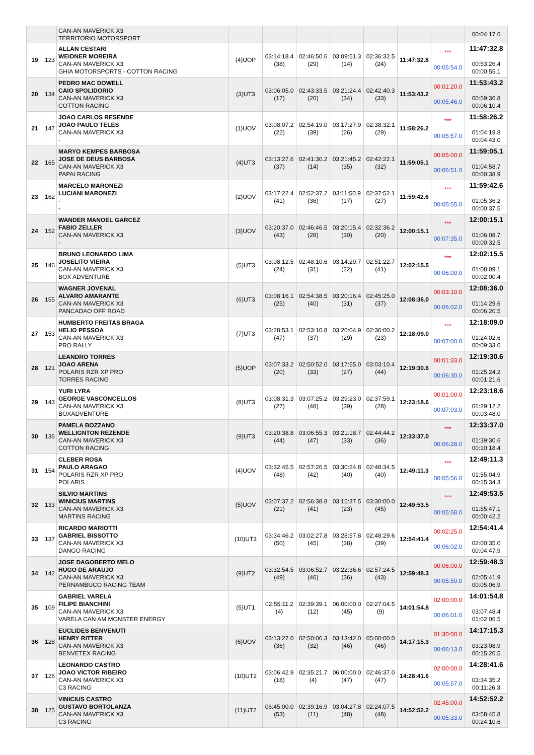| | | CAN-AN MAVERICK X3 TERRITORIO MOTORSPORT | | | | | | | | 00:04:17.6 |
| 19 | 123 | ALLAN CESTARI WEIDNER MOREIRA CAN-AN MAVERICK X3 GHIA MOTORSPORTS - COTTON RACING | (4)UOP | 03:14:18.4 (38) | 02:46:50.6 (29) | 03:09:51.3 (14) | 02:36:32.5 (24) | 11:47:32.8 | *** 00:05:54.0 | 11:47:32.8 00:53:26.4 00:00:55.1 |
| 20 | 134 | PEDRO MAC DOWELL CAIO SPOLIDORIO CAN-AN MAVERICK X3 COTTON RACING | (3)UT3 | 03:06:05.0 (17) | 02:43:33.5 (20) | 03:21:24.4 (34) | 02:42:40.3 (33) | 11:53:43.2 | 00:01:20.0 00:05:46.0 | 11:53:43.2 00:59:36.8 00:06:10.4 |
| 21 | 147 | JOAO CARLOS RESENDE JOAO PAULO TELES CAN-AN MAVERICK X3 - | (1)UOV | 03:08:07.2 (22) | 02:54:19.0 (39) | 03:17:27.9 (26) | 02:38:32.1 (29) | 11:58:26.2 | *** 00:05:57.0 | 11:58:26.2 01:04:19.8 00:04:43.0 |
| 22 | 165 | MARYO KEMPES BARBOSA JOSE DE DEUS BARBOSA CAN-AN MAVERICK X3 PAPAI RACING | (4)UT3 | 03:13:27.6 (37) | 02:41:30.2 (14) | 03:21:45.2 (35) | 02:42:22.1 (32) | 11:59:05.1 | 00:05:00.0 00:06:51.0 | 11:59:05.1 01:04:58.7 00:00:38.9 |
| 23 | 162 | MARCELO MARONEZI LUCIANI MARONEZI - - | (2)UOV | 03:17:22.4 (41) | 02:52:37.2 (36) | 03:11:50.9 (17) | 02:37:52.1 (27) | 11:59:42.6 | *** 00:05:55.0 | 11:59:42.6 01:05:36.2 00:00:37.5 |
| 24 | 152 | WANDER MANOEL GARCEZ FABIO ZELLER CAN-AN MAVERICK X3 - | (3)UOV | 03:20:37.0 (43) | 02:46:46.5 (28) | 03:20:15.4 (30) | 02:32:36.2 (20) | 12:00:15.1 | *** 00:07:35.0 | 12:00:15.1 01:06:08.7 00:00:32.5 |
| 25 | 146 | BRUNO LEONARDO LIMA JOSELITO VIEIRA CAN-AN MAVERICK X3 BOX ADVENTURE | (5)UT3 | 03:08:12.5 (24) | 02:48:10.6 (31) | 03:14:29.7 (22) | 02:51:22.7 (41) | 12:02:15.5 | *** 00:06:00.0 | 12:02:15.5 01:08:09.1 00:02:00.4 |
| 26 | 155 | WAGNER JOVENAL ALVARO AMARANTE CAN-AN MAVERICK X3 PANCADAO OFF ROAD | (6)UT3 | 03:08:16.1 (25) | 02:54:38.5 (40) | 03:20:16.4 (31) | 02:45:25.0 (37) | 12:08:36.0 | 00:03:10.0 00:06:02.0 | 12:08:36.0 01:14:29.6 00:06:20.5 |
| 27 | 153 | HUMBERTO FREITAS BRAGA HELIO PESSOA CAN-AN MAVERICK X3 PRO RALLY | (7)UT3 | 03:28:53.1 (47) | 02:53:10.8 (37) | 03:20:04.9 (29) | 02:36:00.2 (23) | 12:18:09.0 | *** 00:07:00.0 | 12:18:09.0 01:24:02.6 00:09:33.0 |
| 28 | 121 | LEANDRO TORRES JOAO ARENA POLARIS RZR XP PRO TORRES RACING | (5)UOP | 03:07:33.2 (20) | 02:50:52.0 (33) | 03:17:55.0 (27) | 03:03:10.4 (44) | 12:19:30.6 | 00:01:33.0 00:06:30.0 | 12:19:30.6 01:25:24.2 00:01:21.6 |
| 29 | 143 | YURI LYRA GEORGE VASCONCELLOS CAN-AN MAVERICK X3 BOXADVENTURE | (8)UT3 | 03:08:31.3 (27) | 03:07:25.2 (48) | 03:29:23.0 (39) | 02:37:59.1 (28) | 12:23:18.6 | 00:01:00.0 00:07:03.0 | 12:23:18.6 01:29:12.2 00:03:48.0 |
| 30 | 136 | PAMELA BOZZANO WELLIGNTON REZENDE CAN-AN MAVERICK X3 COTTON RACING | (9)UT3 | 03:20:38.8 (44) | 03:06:55.3 (47) | 03:21:18.7 (33) | 02:44:44.2 (36) | 12:33:37.0 | *** 00:06:28.0 | 12:33:37.0 01:39:30.6 00:10:18.4 |
| 31 | 154 | CLEBER ROSA PAULO ARAGAO POLARIS RZR XP PRO POLARIS | (4)UOV | 03:32:45.5 (48) | 02:57:26.5 (42) | 03:30:24.8 (40) | 02:48:34.5 (40) | 12:49:11.3 | *** 00:05:56.0 | 12:49:11.3 01:55:04.9 00:15:34.3 |
| 32 | 133 | SILVIO MARTINS WINICIUS MARTINS CAN-AN MAVERICK X3 MARTINS RACING | (5)UOV | 03:07:37.2 (21) | 02:56:38.8 (41) | 03:15:37.5 (23) | 03:30:00.0 (45) | 12:49:53.5 | *** 00:05:58.0 | 12:49:53.5 01:55:47.1 00:00:42.2 |
| 33 | 137 | RICARDO MARIOTTI GABRIEL BISSOTTO CAN-AN MAVERICK X3 DANGO RACING | (10)UT3 | 03:34:46.2 (50) | 03:02:27.8 (45) | 03:28:57.8 (38) | 02:48:29.6 (39) | 12:54:41.4 | 00:02:25.0 00:06:02.0 | 12:54:41.4 02:00:35.0 00:04:47.9 |
| 34 | 142 | JOSE DAGOBERTO MELO HUGO DE ARAUJO CAN-AN MAVERICK X3 PERNAMBUCO RACING TEAM | (9)UT2 | 03:32:54.5 (49) | 03:06:52.7 (46) | 03:22:36.6 (36) | 02:57:24.5 (43) | 12:59:48.3 | 00:06:00.0 00:05:50.0 | 12:59:48.3 02:05:41.9 00:05:06.9 |
| 35 | 109 | GABRIEL VARELA FILIPE BIANCHINI CAN-AN MAVERICK X3 VARELA CAN AM MONSTER ENERGY | (5)UT1 | 02:55:11.2 (4) | 02:39:39.1 (12) | 06:00:00.0 (45) | 02:27:04.5 (9) | 14:01:54.8 | 02:00:00.0 00:06:01.0 | 14:01:54.8 03:07:48.4 01:02:06.5 |
| 36 | 128 | EUCLIDES BENVENUTI HENRY RITTER CAN-AN MAVERICK X3 BENVETEX RACING | (6)UOV | 03:13:27.0 (36) | 02:50:06.3 (32) | 03:13:42.0 (46) | 05:00:00.0 (46) | 14:17:15.3 | 01:30:00.0 00:06:13.0 | 14:17:15.3 03:23:08.9 00:15:20.5 |
| 37 | 126 | LEONARDO CASTRO JOAO VICTOR RIBEIRO CAN-AN MAVERICK X3 C3 RACING | (10)UT2 | 03:06:42.9 (18) | 02:35:21.7 (4) | 06:00:00.0 (47) | 02:46:37.0 (47) | 14:28:41.6 | 02:00:00.0 00:05:57.0 | 14:28:41.6 03:34:35.2 00:11:26.3 |
| 38 | 125 | VINICIUS CASTRO GUSTAVO BORTOLANZA CAN-AN MAVERICK X3 C3 RACING | (11)UT2 | 06:45:00.0 (53) | 02:39:16.9 (11) | 03:04:27.8 (48) | 02:24:07.5 (48) | 14:52:52.2 | 02:45:00.0 00:05:33.0 | 14:52:52.2 03:58:45.8 00:24:10.6 |